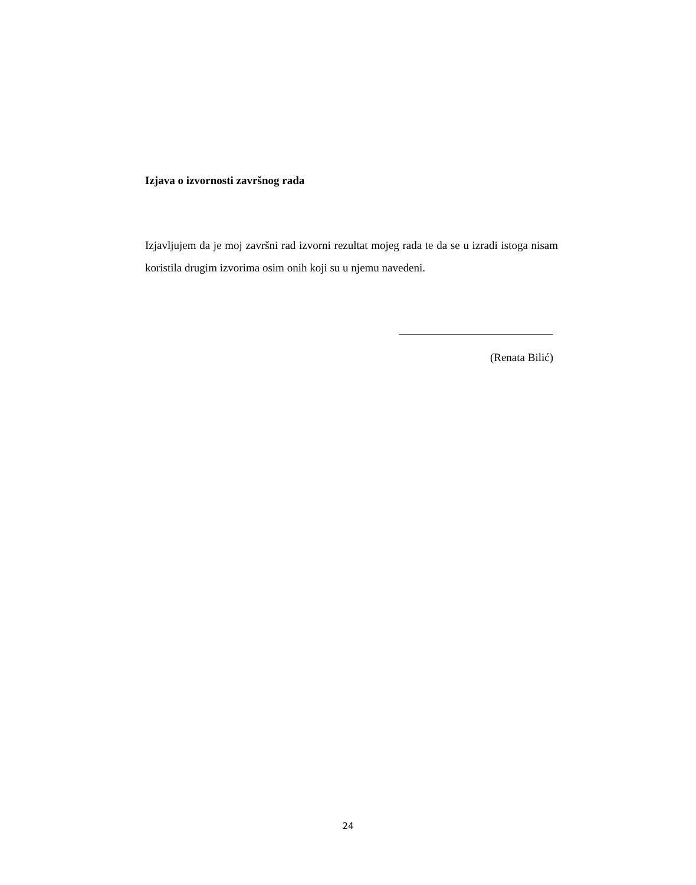Izjava o izvornosti završnog rada
Izjavljujem da je moj završni rad izvorni rezultat mojeg rada te da se u izradi istoga nisam koristila drugim izvorima osim onih koji su u njemu navedeni.
(Renata Bilić)
24